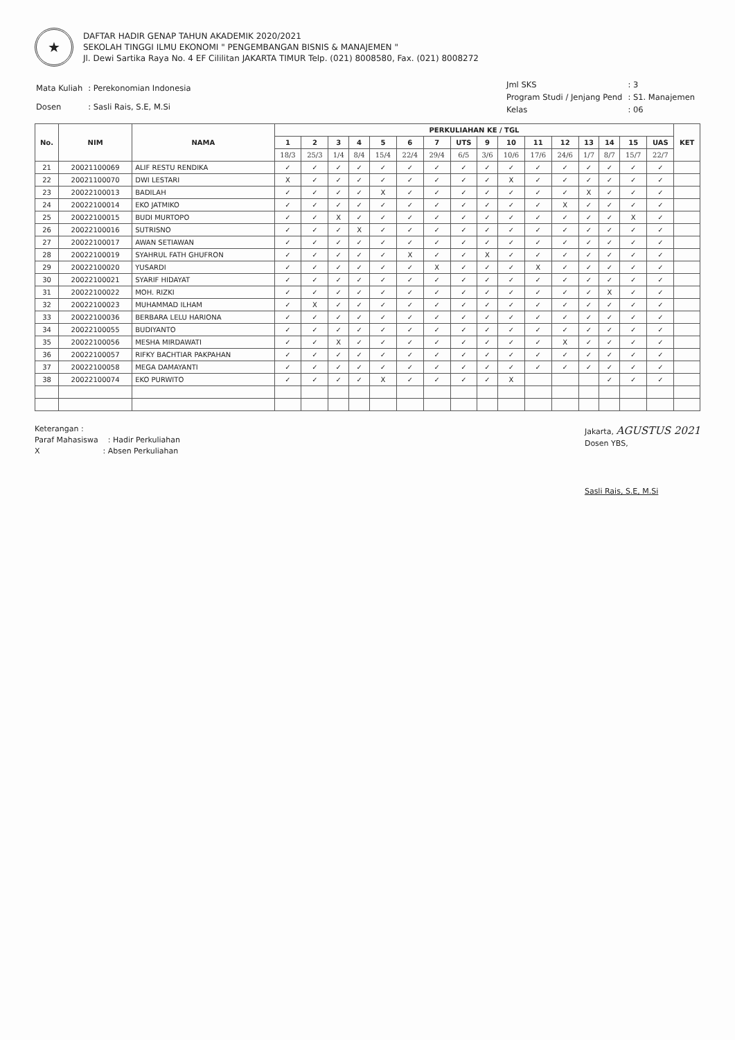★
DAFTAR HADIR GENAP TAHUN AKADEMIK 2020/2021
SEKOLAH TINGGI ILMU EKONOMI " PENGEMBANGAN BISNIS & MANAJEMEN "
Jl. Dewi Sartika Raya No. 4 EF Cililitan JAKARTA TIMUR Telp. (021) 8008580, Fax. (021) 8008272
| Mata Kuliah | : Perekonomian Indonesia |
| Dosen | : Sasli Rais, S.E, M.Si |
| Jml SKS | : 3 |
| Program Studi / Jenjang Pend | : S1. Manajemen |
| Kelas | : 06 |
| No. | NIM | NAMA | PERKULIAHAN KE / TGL | | | | | | | | | | | | | | | | KET |
| --- | --- | --- | --- | --- | --- | --- | --- | --- | --- | --- | --- | --- | --- | --- | --- | --- | --- | --- | --- |
| | | | 1 | 2 | 3 | 4 | 5 | 6 | 7 | UTS | 9 | 10 | 11 | 12 | 13 | 14 | 15 | UAS | |
| | | | 18/3 | 25/3 | 1/4 | 8/4 | 15/4 | 22/4 | 29/4 | 6/5 | 3/6 | 10/6 | 17/6 | 24/6 | 1/7 | 8/7 | 15/7 | 22/7 | |
| 21 | 20021100069 | ALIF RESTU RENDIKA | ✓ | ✓ | ✓ | ✓ | ✓ | ✓ | ✓ | ✓ | ✓ | ✓ | ✓ | ✓ | ✓ | ✓ | ✓ | ✓ | |
| 22 | 20021100070 | DWI LESTARI | X | ✓ | ✓ | ✓ | ✓ | ✓ | ✓ | ✓ | ✓ | X | ✓ | ✓ | ✓ | ✓ | ✓ | ✓ | |
| 23 | 20022100013 | BADILAH | ✓ | ✓ | ✓ | ✓ | X | ✓ | ✓ | ✓ | ✓ | ✓ | ✓ | ✓ | X | ✓ | ✓ | ✓ | |
| 24 | 20022100014 | EKO JATMIKO | ✓ | ✓ | ✓ | ✓ | ✓ | ✓ | ✓ | ✓ | ✓ | ✓ | ✓ | X | ✓ | ✓ | ✓ | ✓ | |
| 25 | 20022100015 | BUDI MURTOPO | ✓ | ✓ | X | ✓ | ✓ | ✓ | ✓ | ✓ | ✓ | ✓ | ✓ | ✓ | ✓ | ✓ | X | ✓ | |
| 26 | 20022100016 | SUTRISNO | ✓ | ✓ | ✓ | X | ✓ | ✓ | ✓ | ✓ | ✓ | ✓ | ✓ | ✓ | ✓ | ✓ | ✓ | ✓ | |
| 27 | 20022100017 | AWAN SETIAWAN | ✓ | ✓ | ✓ | ✓ | ✓ | ✓ | ✓ | ✓ | ✓ | ✓ | ✓ | ✓ | ✓ | ✓ | ✓ | ✓ | |
| 28 | 20022100019 | SYAHRUL FATH GHUFRON | ✓ | ✓ | ✓ | ✓ | ✓ | X | ✓ | ✓ | X | ✓ | ✓ | ✓ | ✓ | ✓ | ✓ | ✓ | |
| 29 | 20022100020 | YUSARDI | ✓ | ✓ | ✓ | ✓ | ✓ | ✓ | X | ✓ | ✓ | ✓ | X | ✓ | ✓ | ✓ | ✓ | ✓ | |
| 30 | 20022100021 | SYARIF HIDAYAT | ✓ | ✓ | ✓ | ✓ | ✓ | ✓ | ✓ | ✓ | ✓ | ✓ | ✓ | ✓ | ✓ | ✓ | ✓ | ✓ | |
| 31 | 20022100022 | MOH. RIZKI | ✓ | ✓ | ✓ | ✓ | ✓ | ✓ | ✓ | ✓ | ✓ | ✓ | ✓ | ✓ | ✓ | X | ✓ | ✓ | |
| 32 | 20022100023 | MUHAMMAD ILHAM | ✓ | X | ✓ | ✓ | ✓ | ✓ | ✓ | ✓ | ✓ | ✓ | ✓ | ✓ | ✓ | ✓ | ✓ | ✓ | |
| 33 | 20022100036 | BERBARA LELU HARIONA | ✓ | ✓ | ✓ | ✓ | ✓ | ✓ | ✓ | ✓ | ✓ | ✓ | ✓ | ✓ | ✓ | ✓ | ✓ | ✓ | |
| 34 | 20022100055 | BUDIYANTO | ✓ | ✓ | ✓ | ✓ | ✓ | ✓ | ✓ | ✓ | ✓ | ✓ | ✓ | ✓ | ✓ | ✓ | ✓ | ✓ | |
| 35 | 20022100056 | MESHA MIRDAWATI | ✓ | ✓ | X | ✓ | ✓ | ✓ | ✓ | ✓ | ✓ | ✓ | ✓ | X | ✓ | ✓ | ✓ | ✓ | |
| 36 | 20022100057 | RIFKY BACHTIAR PAKPAHAN | ✓ | ✓ | ✓ | ✓ | ✓ | ✓ | ✓ | ✓ | ✓ | ✓ | ✓ | ✓ | ✓ | ✓ | ✓ | ✓ | |
| 37 | 20022100058 | MEGA DAMAYANTI | ✓ | ✓ | ✓ | ✓ | ✓ | ✓ | ✓ | ✓ | ✓ | ✓ | ✓ | ✓ | ✓ | ✓ | ✓ | ✓ | |
| 38 | 20022100074 | EKO PURWITO | ✓ | ✓ | ✓ | ✓ | X | ✓ | ✓ | ✓ | ✓ | X | | | | ✓ | ✓ | ✓ | |
Keterangan :
Paraf Mahasiswa : Hadir Perkuliahan
X : Absen Perkuliahan
Jakarta, AGUSTUS 2021
Dosen YBS,
Sasli Rais, S.E, M.Si